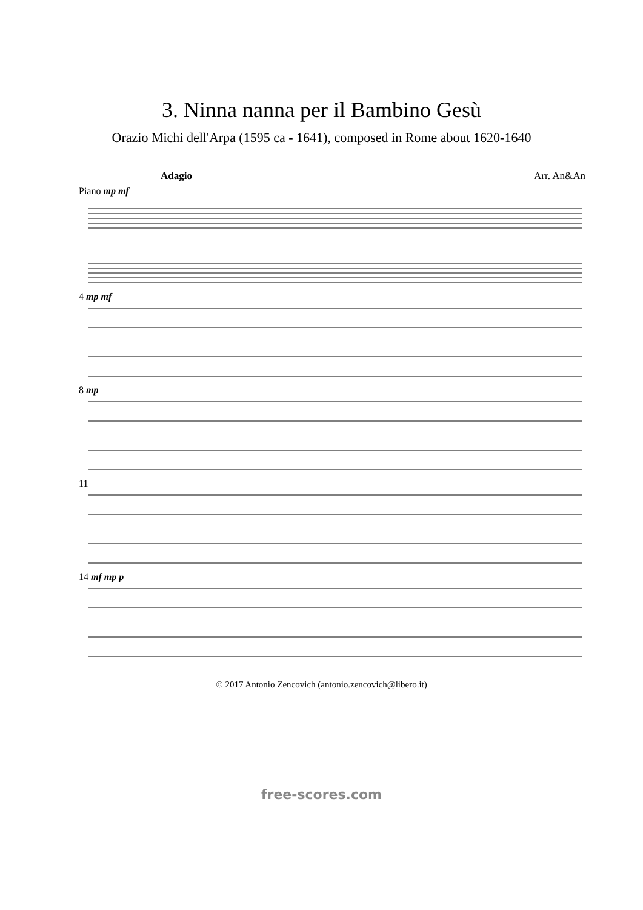3. Ninna nanna per il Bambino Gesù
Orazio Michi dell'Arpa (1595 ca - 1641), composed in Rome about 1620-1640
Adagio Arr. An&An
Piano mp mf
4 mp mf
8 mp
11
14 mf mp p
© 2017 Antonio Zencovich (antonio.zencovich@libero.it)
free-scores.com